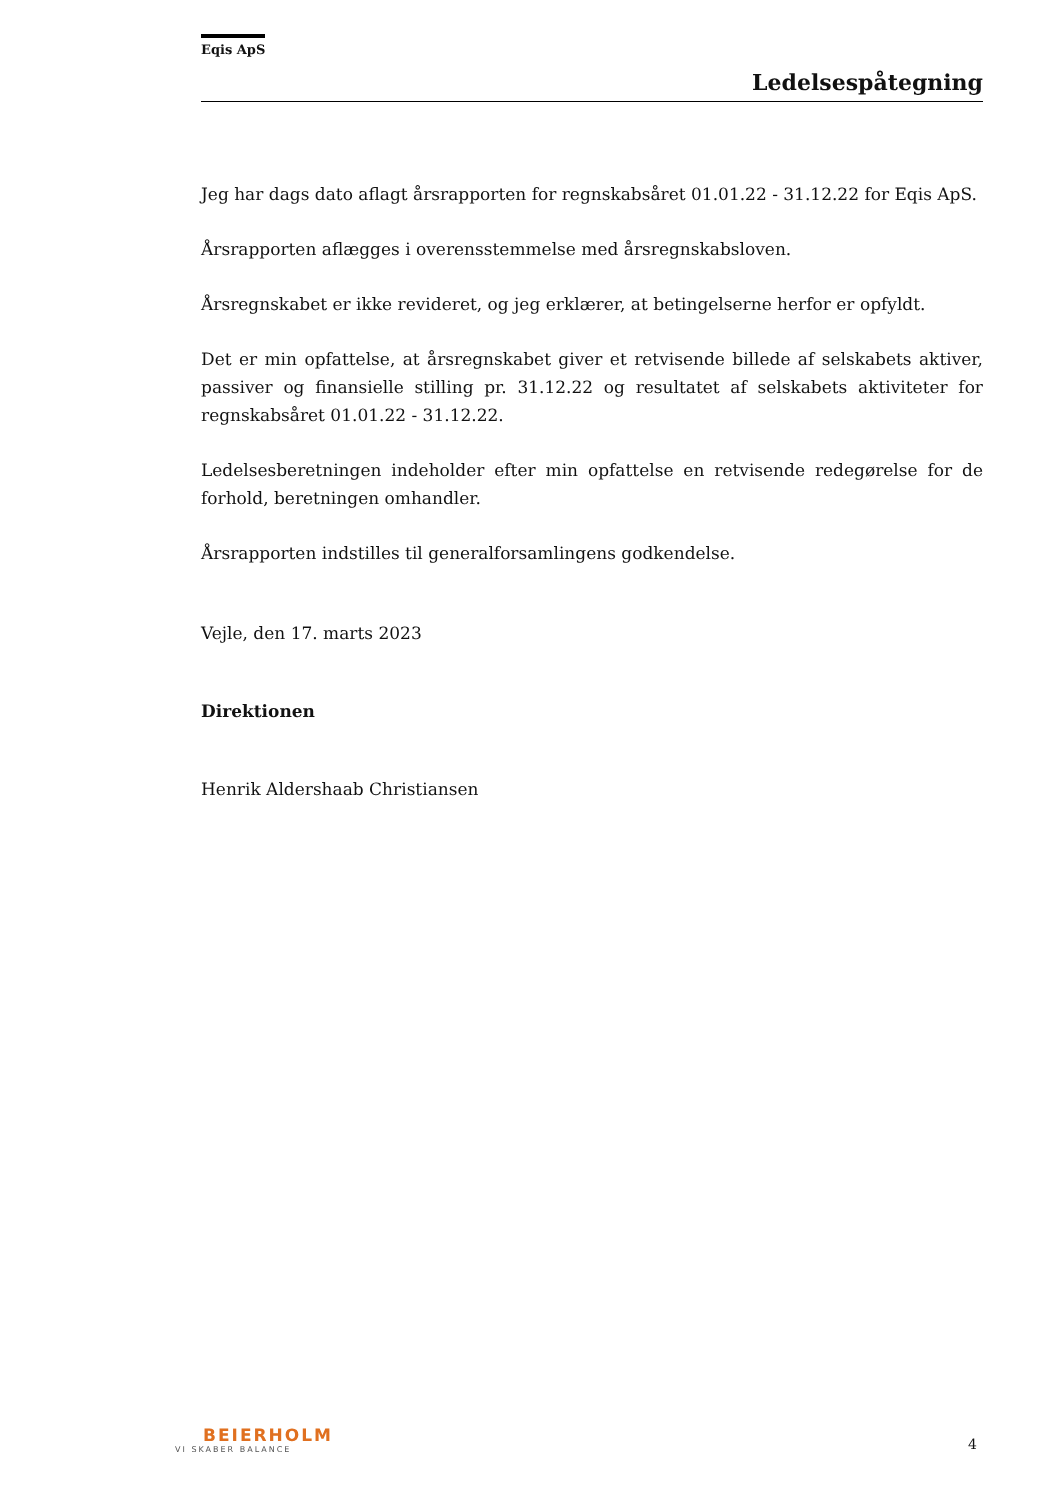Eqis ApS
Ledelsespåtegning
Jeg har dags dato aflagt årsrapporten for regnskabsåret 01.01.22 - 31.12.22 for Eqis ApS.
Årsrapporten aflægges i overensstemmelse med årsregnskabsloven.
Årsregnskabet er ikke revideret, og jeg erklærer, at betingelserne herfor er opfyldt.
Det er min opfattelse, at årsregnskabet giver et retvisende billede af selskabets aktiver, passiver og finansielle stilling pr. 31.12.22 og resultatet af selskabets aktiviteter for regnskabsåret 01.01.22 - 31.12.22.
Ledelsesberetningen indeholder efter min opfattelse en retvisende redegørelse for de forhold, beretningen omhandler.
Årsrapporten indstilles til generalforsamlingens godkendelse.
Vejle, den 17. marts 2023
Direktionen
Henrik Aldershaab Christiansen
BEIERHOLM
VI SKABER BALANCE
4